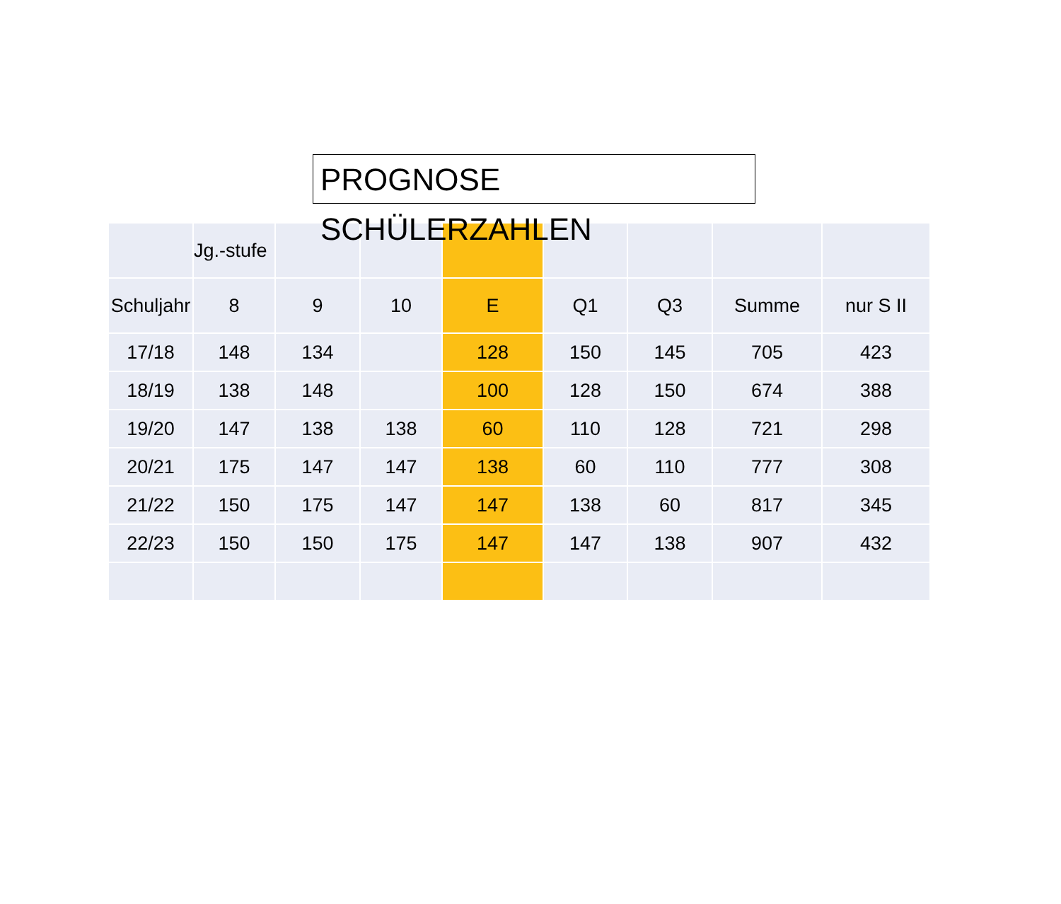PROGNOSE SCHÜLERZAHLEN
| | Jg.-stufe | | | | | | | |
| Schuljahr | 8 | 9 | 10 | E | Q1 | Q3 | Summe | nur S II |
| 17/18 | 148 | 134 | | 128 | 150 | 145 | 705 | 423 |
| 18/19 | 138 | 148 | | 100 | 128 | 150 | 674 | 388 |
| 19/20 | 147 | 138 | 138 | 60 | 110 | 128 | 721 | 298 |
| 20/21 | 175 | 147 | 147 | 138 | 60 | 110 | 777 | 308 |
| 21/22 | 150 | 175 | 147 | 147 | 138 | 60 | 817 | 345 |
| 22/23 | 150 | 150 | 175 | 147 | 147 | 138 | 907 | 432 |